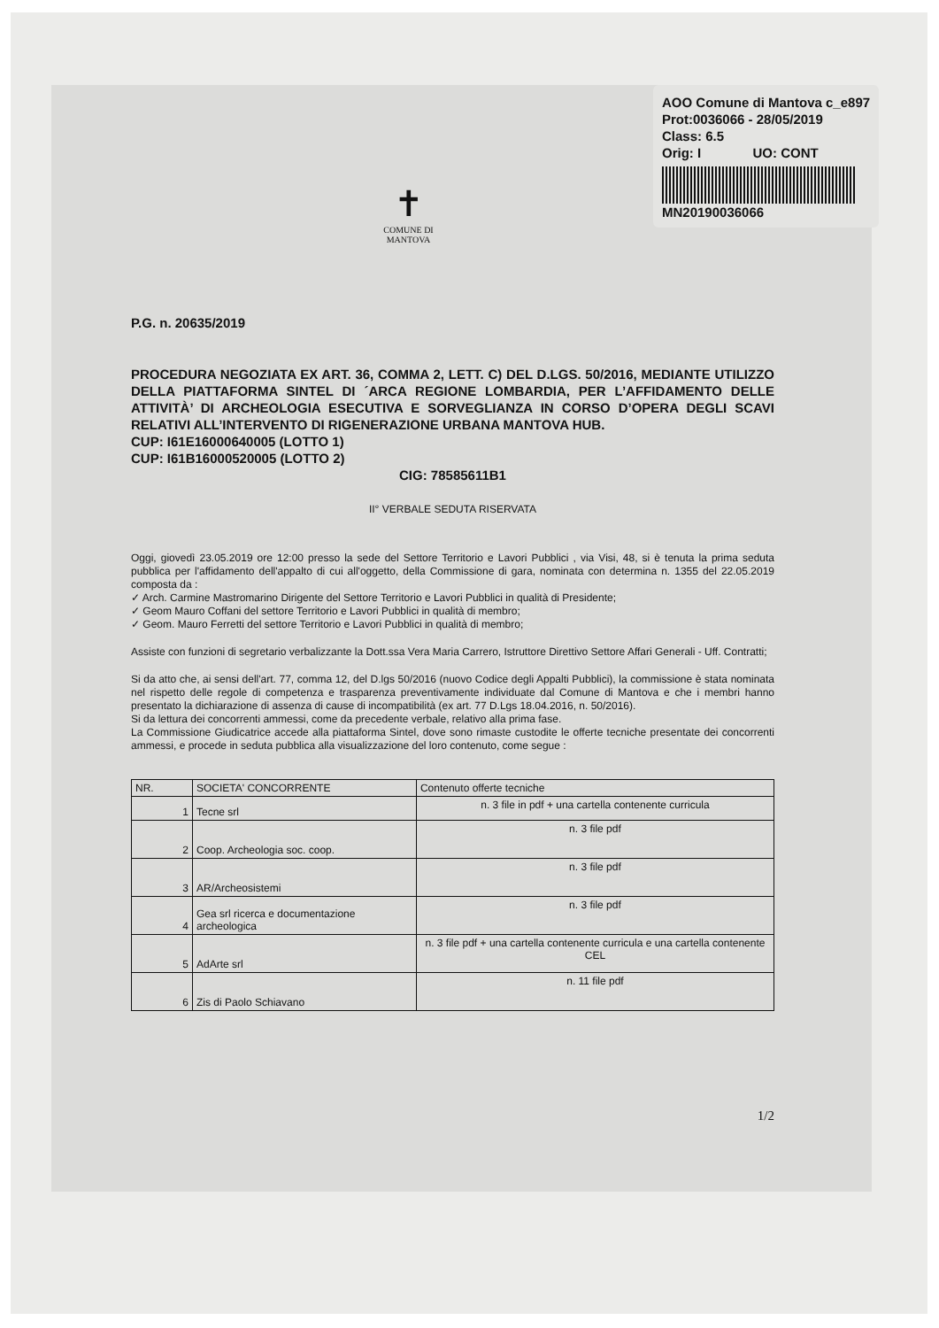AOO Comune di Mantova c_e897
Prot:0036066 - 28/05/2019
Class: 6.5
Orig: I UO: CONT
MN20190036066
✝
COMUNE DI
MANTOVA
P.G. n. 20635/2019
PROCEDURA NEGOZIATA EX ART. 36, COMMA 2, LETT. C) DEL D.LGS. 50/2016, MEDIANTE UTILIZZO DELLA PIATTAFORMA SINTEL DI ´ARCA REGIONE LOMBARDIA, PER L’AFFIDAMENTO DELLE ATTIVITÀ’ DI ARCHEOLOGIA ESECUTIVA E SORVEGLIANZA IN CORSO D’OPERA DEGLI SCAVI RELATIVI ALL’INTERVENTO DI RIGENERAZIONE URBANA MANTOVA HUB.
CUP: I61E16000640005 (LOTTO 1)
CUP: I61B16000520005 (LOTTO 2)
CIG: 78585611B1
II° VERBALE SEDUTA RISERVATA
Oggi, giovedì 23.05.2019 ore 12:00 presso la sede del Settore Territorio e Lavori Pubblici , via Visi, 48, si è tenuta la prima seduta pubblica per l'affidamento dell'appalto di cui all'oggetto, della Commissione di gara, nominata con determina n. 1355 del 22.05.2019 composta da :
✓ Arch. Carmine Mastromarino Dirigente del Settore Territorio e Lavori Pubblici in qualità di Presidente;
✓ Geom Mauro Coffani del settore Territorio e Lavori Pubblici in qualità di membro;
✓ Geom. Mauro Ferretti del settore Territorio e Lavori Pubblici in qualità di membro;
Assiste con funzioni di segretario verbalizzante la Dott.ssa Vera Maria Carrero, Istruttore Direttivo Settore Affari Generali - Uff. Contratti;
Si da atto che, ai sensi dell'art. 77, comma 12, del D.lgs 50/2016 (nuovo Codice degli Appalti Pubblici), la commissione è stata nominata nel rispetto delle regole di competenza e trasparenza preventivamente individuate dal Comune di Mantova e che i membri hanno presentato la dichiarazione di assenza di cause di incompatibilità (ex art. 77 D.Lgs 18.04.2016, n. 50/2016).
Si da lettura dei concorrenti ammessi, come da precedente verbale, relativo alla prima fase.
La Commissione Giudicatrice accede alla piattaforma Sintel, dove sono rimaste custodite le offerte tecniche presentate dei concorrenti ammessi, e procede in seduta pubblica alla visualizzazione del loro contenuto, come segue :
| NR. | SOCIETA' CONCORRENTE | Contenuto offerte tecniche |
| --- | --- | --- |
| 1 | Tecne srl | n. 3 file in pdf + una cartella contenente curricula |
| 2 | Coop. Archeologia soc. coop. | n. 3 file pdf |
| 3 | AR/Archeosistemi | n. 3 file pdf |
| 4 | Gea srl ricerca e documentazione archeologica | n. 3 file pdf |
| 5 | AdArte srl | n. 3 file pdf + una cartella contenente curricula e una cartella contenente CEL |
| 6 | Zis di Paolo Schiavano | n. 11 file pdf |
1/2